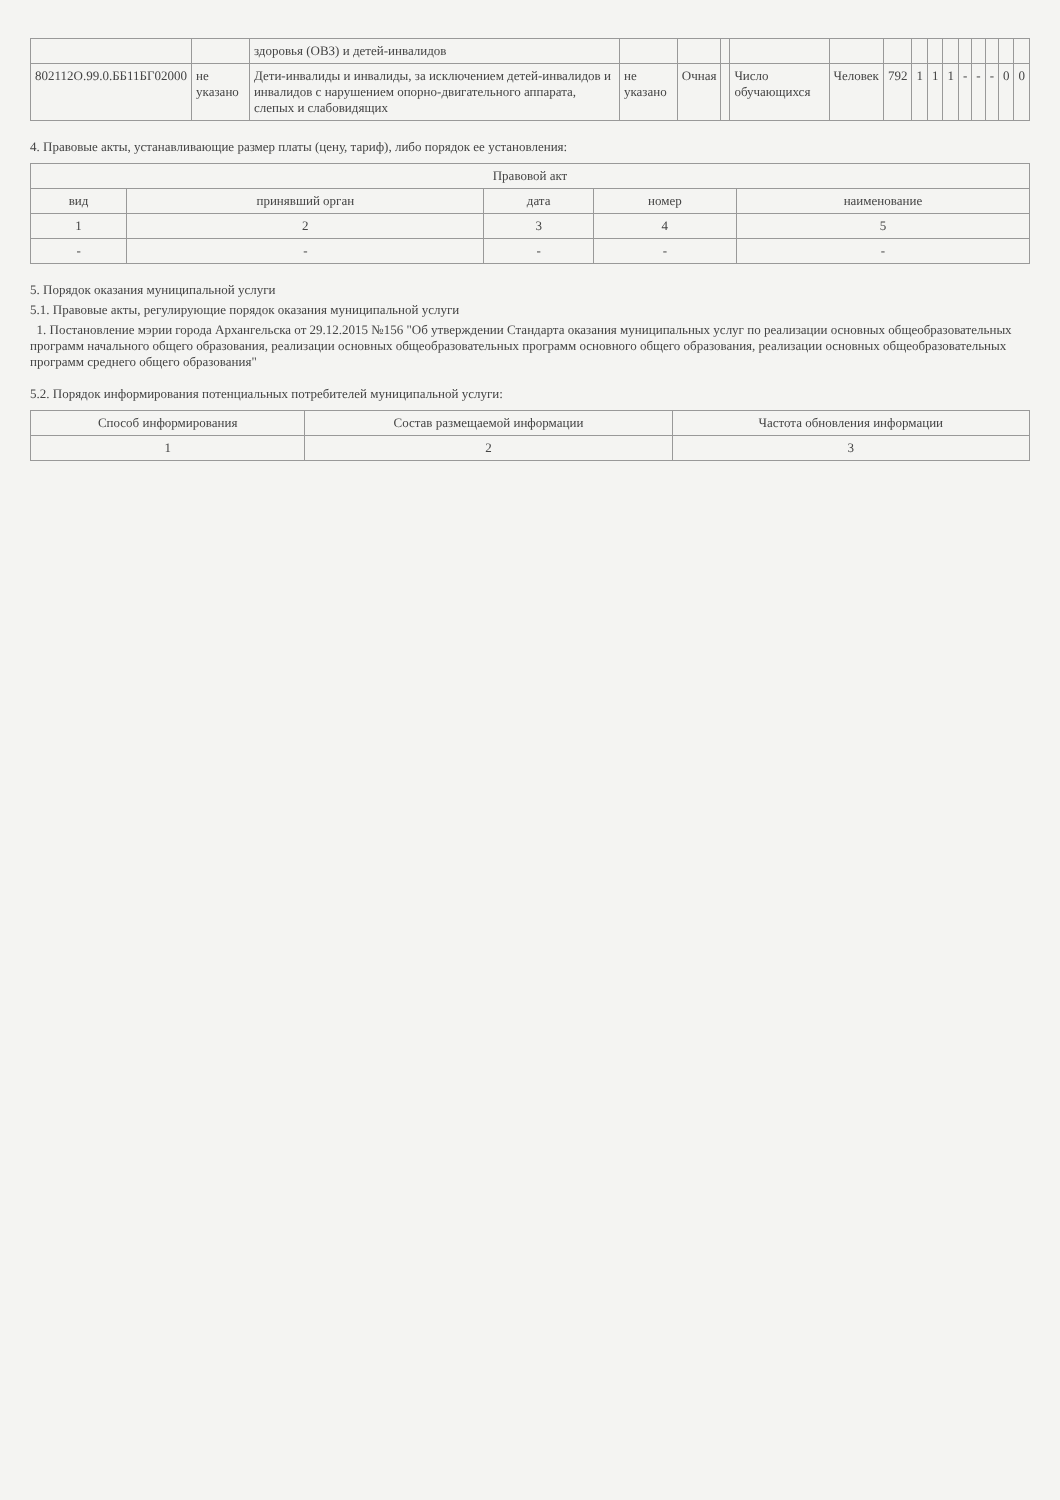| | | здоровья (ОВЗ) и детей-инвалидов | | | | | | | | | | | | | | |
| 802112О.99.0.ББ11БГ02000 | не указано | Дети-инвалиды и инвалиды, за исключением детей-инвалидов и инвалидов с нарушением опорно-двигательного аппарата, слепых и слабовидящих | не указано | Очная | | Число обучающихся | Человек | 792 | 1 | 1 | 1 | - | - | - | 0 | 0 |
4. Правовые акты, устанавливающие размер платы (цену, тариф), либо порядок ее установления:
| Правовой акт | | | | |
| --- | --- | --- | --- | --- |
| вид | принявший орган | дата | номер | наименование |
| 1 | 2 | 3 | 4 | 5 |
| - | - | - | - | - |
5. Порядок оказания муниципальной услуги
5.1. Правовые акты, регулирующие порядок оказания муниципальной услуги
1. Постановление мэрии города Архангельска от 29.12.2015 №156 "Об утверждении Стандарта оказания муниципальных услуг по реализации основных общеобразовательных программ начального общего образования, реализации основных общеобразовательных программ основного общего образования, реализации основных общеобразовательных программ среднего общего образования"
5.2. Порядок информирования потенциальных потребителей муниципальной услуги:
| Способ информирования | Состав размещаемой информации | Частота обновления информации |
| --- | --- | --- |
| 1 | 2 | 3 |